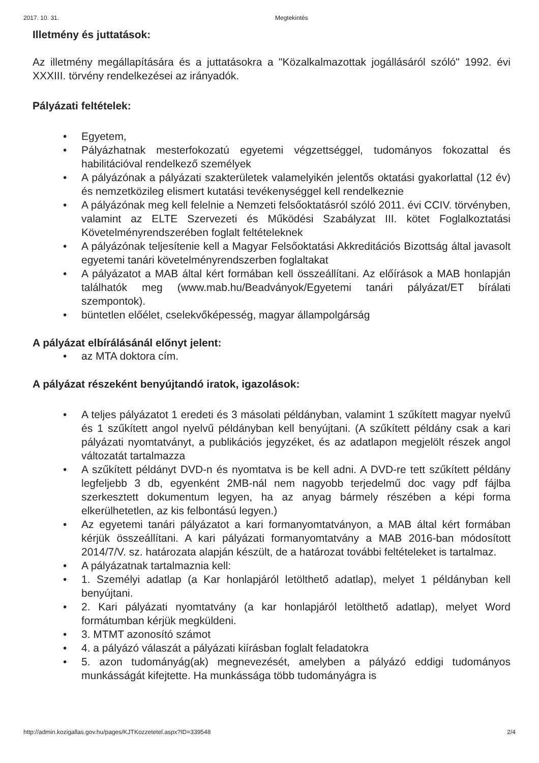2017. 10. 31. Megtekintés
Illetmény és juttatások:
Az illetmény megállapítására és a juttatásokra a "Közalkalmazottak jogállásáról szóló" 1992. évi XXXIII. törvény rendelkezései az irányadók.
Pályázati feltételek:
• Egyetem,
• Pályázhatnak mesterfokozatú egyetemi végzettséggel, tudományos fokozattal és habilitációval rendelkező személyek
• A pályázónak a pályázati szakterületek valamelyikén jelentős oktatási gyakorlattal (12 év) és nemzetközileg elismert kutatási tevékenységgel kell rendelkeznie
• A pályázónak meg kell felelnie a Nemzeti felsőoktatásról szóló 2011. évi CCIV. törvényben, valamint az ELTE Szervezeti és Működési Szabályzat III. kötet Foglalkoztatási Követelményrendszerében foglalt feltételeknek
• A pályázónak teljesítenie kell a Magyar Felsőoktatási Akkreditációs Bizottság által javasolt egyetemi tanári követelményrendszerben foglaltakat
• A pályázatot a MAB által kért formában kell összeállítani. Az előírások a MAB honlapján találhatók meg (www.mab.hu/Beadványok/Egyetemi tanári pályázat/ET bírálati szempontok).
• büntetlen előélet, cselekvőképesség, magyar állampolgárság
A pályázat elbírálásánál előnyt jelent:
• az MTA doktora cím.
A pályázat részeként benyújtandó iratok, igazolások:
• A teljes pályázatot 1 eredeti és 3 másolati példányban, valamint 1 szűkített magyar nyelvű és 1 szűkített angol nyelvű példányban kell benyújtani. (A szűkített példány csak a kari pályázati nyomtatványt, a publikációs jegyzéket, és az adatlapon megjelölt részek angol változatát tartalmazza
• A szűkített példányt DVD-n és nyomtatva is be kell adni. A DVD-re tett szűkített példány legfeljebb 3 db, egyenként 2MB-nál nem nagyobb terjedelmű doc vagy pdf fájlba szerkesztett dokumentum legyen, ha az anyag bármely részében a képi forma elkerülhetetlen, az kis felbontású legyen.)
• Az egyetemi tanári pályázatot a kari formanyomtatványon, a MAB által kért formában kérjük összeállítani. A kari pályázati formanyomtatvány a MAB 2016-ban módosított 2014/7/V. sz. határozata alapján készült, de a határozat további feltételeket is tartalmaz.
• A pályázatnak tartalmaznia kell:
• 1. Személyi adatlap (a Kar honlapjáról letölthető adatlap), melyet 1 példányban kell benyújtani.
• 2. Kari pályázati nyomtatvány (a kar honlapjáról letölthető adatlap), melyet Word formátumban kérjük megküldeni.
• 3. MTMT azonosító számot
• 4. a pályázó válaszát a pályázati kiírásban foglalt feladatokra
• 5. azon tudományág(ak) megnevezését, amelyben a pályázó eddigi tudományos munkásságát kifejtette. Ha munkássága több tudományágra is
http://admin.kozigallas.gov.hu/pages/KJTKozzetetel.aspx?ID=339548 2/4